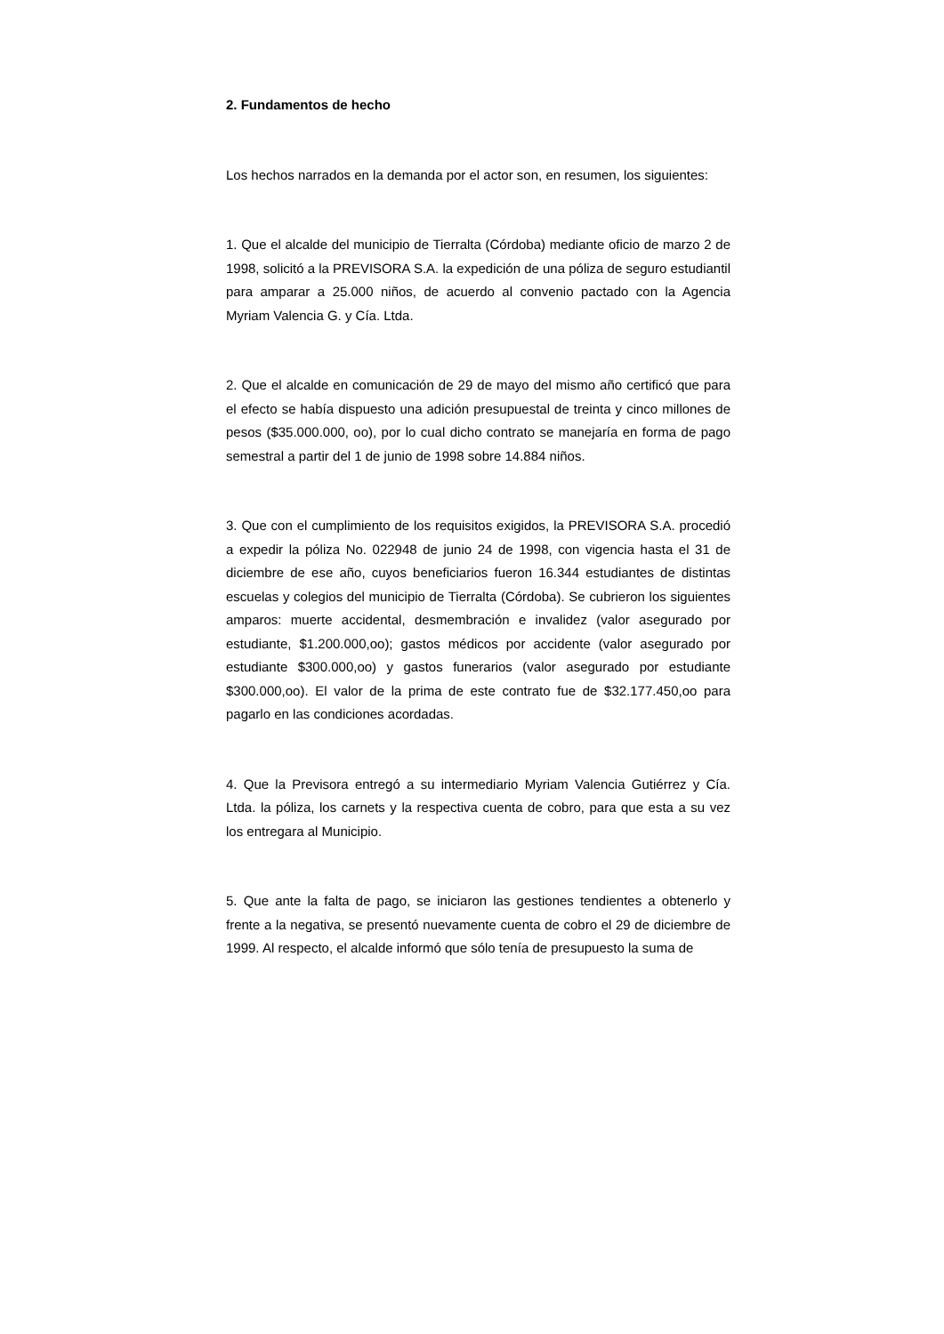2. Fundamentos de hecho
Los hechos narrados en la demanda por el actor son, en resumen, los siguientes:
1. Que el alcalde del municipio de Tierralta (Córdoba) mediante oficio de marzo 2 de 1998, solicitó a la PREVISORA S.A. la expedición de una póliza de seguro estudiantil para amparar a 25.000 niños, de acuerdo al convenio pactado con la Agencia Myriam Valencia G. y Cía. Ltda.
2. Que el alcalde en comunicación de 29 de mayo del mismo año certificó que para el efecto se había dispuesto una adición presupuestal de treinta y cinco millones de pesos ($35.000.000, oo), por lo cual dicho contrato se manejaría en forma de pago semestral a partir del 1 de junio de 1998 sobre 14.884 niños.
3. Que con el cumplimiento de los requisitos exigidos, la PREVISORA S.A. procedió a expedir la póliza No. 022948 de junio 24 de 1998, con vigencia hasta el 31 de diciembre de ese año, cuyos beneficiarios fueron 16.344 estudiantes de distintas escuelas y colegios del municipio de Tierralta (Córdoba). Se cubrieron los siguientes amparos: muerte accidental, desmembración e invalidez (valor asegurado por estudiante, $1.200.000,oo); gastos médicos por accidente (valor asegurado por estudiante $300.000,oo) y gastos funerarios (valor asegurado por estudiante $300.000,oo). El valor de la prima de este contrato fue de $32.177.450,oo para pagarlo en las condiciones acordadas.
4. Que la Previsora entregó a su intermediario Myriam Valencia Gutiérrez y Cía. Ltda. la póliza, los carnets y la respectiva cuenta de cobro, para que esta a su vez los entregara al Municipio.
5. Que ante la falta de pago, se iniciaron las gestiones tendientes a obtenerlo y frente a la negativa, se presentó nuevamente cuenta de cobro el 29 de diciembre de 1999. Al respecto, el alcalde informó que sólo tenía de presupuesto la suma de